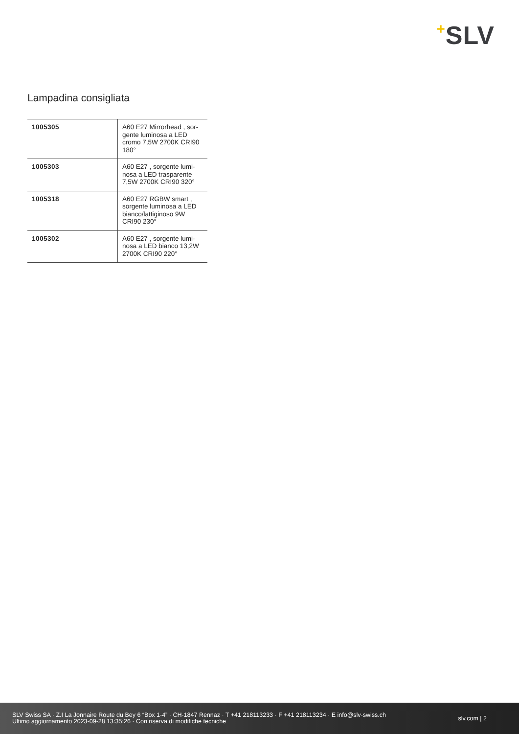+SLV
Lampadina consigliata
| 1005305 | A60 E27 Mirrorhead , sor-gente luminosa a LED cromo 7,5W 2700K CRI90 180° |
| 1005303 | A60 E27 , sorgente lumi-nosa a LED trasparente 7,5W 2700K CRI90 320° |
| 1005318 | A60 E27 RGBW smart , sorgente luminosa a LED bianco/lattiginoso 9W CRI90 230° |
| 1005302 | A60 E27 , sorgente lumi-nosa a LED bianco 13,2W 2700K CRI90 220° |
SLV Swiss SA · Z.I La Jonnaire Route du Bey 6 “Box 1-4” · CH-1847 Rennaz · T +41 218113233 · F +41 218113234 · E info@slv-swiss.ch
Ultimo aggiornamento 2023-09-28 13:35:26 · Con riserva di modifiche tecniche
slv.com | 2